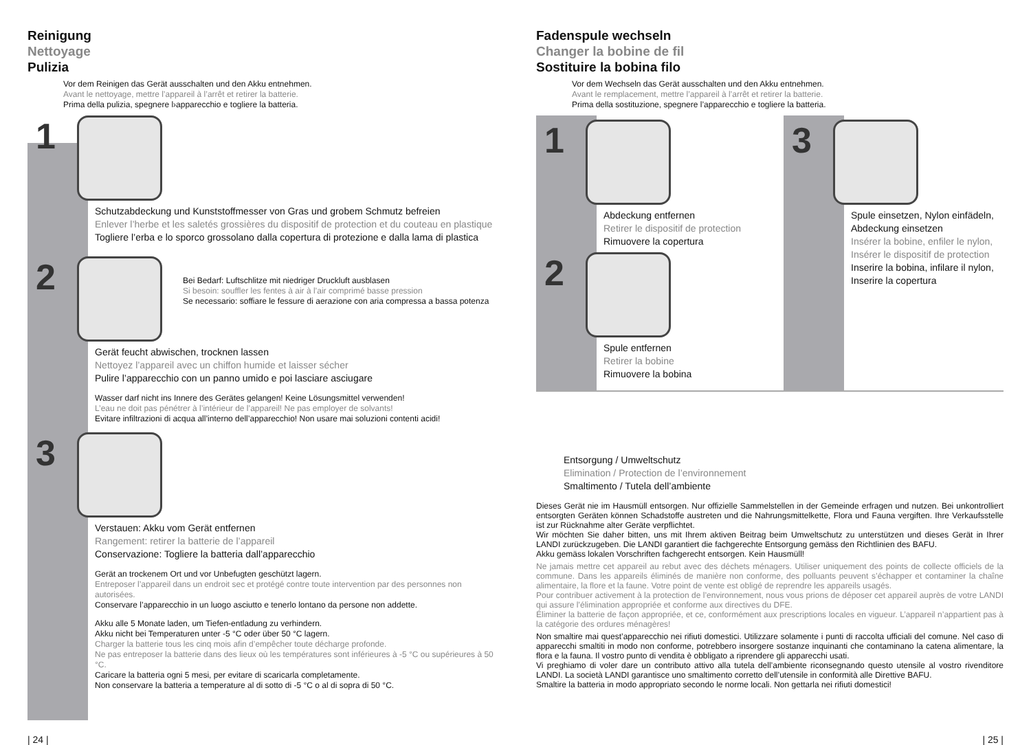Reinigung
Nettoyage
Pulizia
Vor dem Reinigen das Gerät ausschalten und den Akku entnehmen.
Avant le nettoyage, mettre l’appareil à l’arrêt et retirer la batterie.
Prima della pulizia, spegnere l›apparecchio e togliere la batteria.
1
Schutzabdeckung und Kunststoffmesser von Gras und grobem Schmutz befreien
Enlever l’herbe et les saletés grossières du dispositif de protection et du couteau en plastique
Togliere l’erba e lo sporco grossolano dalla copertura di protezione e dalla lama di plastica
2
Bei Bedarf: Luftschlitze mit niedriger Druckluft ausblasen
Si besoin: souffler les fentes à air à l’air comprimé basse pression
Se necessario: soffiare le fessure di aerazione con aria compressa a bassa potenza
Gerät feucht abwischen, trocknen lassen
Nettoyez l’appareil avec un chiffon humide et laisser sécher
Pulire l’apparecchio con un panno umido e poi lasciare asciugare
Wasser darf nicht ins Innere des Gerätes gelangen! Keine Lösungsmittel verwenden!
L’eau ne doit pas pénétrer à l’intérieur de l’appareil! Ne pas employer de solvants!
Evitare infiltrazioni di acqua all’interno dell’apparecchio! Non usare mai soluzioni contenti acidi!
3
Verstauen: Akku vom Gerät entfernen
Rangement: retirer la batterie de l’appareil
Conservazione: Togliere la batteria dall’apparecchio
Gerät an trockenem Ort und vor Unbefugten geschützt lagern.
Entreposer l’appareil dans un endroit sec et protégé contre toute intervention par des personnes non autorisées.
Conservare l’apparecchio in un luogo asciutto e tenerlo lontano da persone non addette.
Akku alle 5 Monate laden, um Tiefen-entladung zu verhindern.
Akku nicht bei Temperaturen unter -5 °C oder über 50 °C lagern.
Charger la batterie tous les cinq mois afin d’empêcher toute décharge profonde.
Ne pas entreposer la batterie dans des lieux où les températures sont inférieures à -5 °C ou supérieures à 50 °C.
Caricare la batteria ogni 5 mesi, per evitare di scaricarla completamente.
Non conservare la batteria a temperature al di sotto di -5 °C o al di sopra di 50 °C.
| 24 |
Fadenspule wechseln
Changer la bobine de fil
Sostituire la bobina filo
Vor dem Wechseln das Gerät ausschalten und den Akku entnehmen.
Avant le remplacement, mettre l’appareil à l’arrêt et retirer la batterie.
Prima della sostituzione, spegnere l’apparecchio e togliere la batteria.
1
Abdeckung entfernen
Retirer le dispositif de protection
Rimuovere la copertura
2
Spule entfernen
Retirer la bobine
Rimuovere la bobina
3
Spule einsetzen, Nylon einfädeln, Abdeckung einsetzen
Insérer la bobine, enfiler le nylon, Insérer le dispositif de protection
Inserire la bobina, infilare il nylon, Inserire la copertura
Entsorgung / Umweltschutz
Elimination / Protection de l’environnement
Smaltimento / Tutela dell’ambiente
Dieses Gerät nie im Hausmüll entsorgen. Nur offizielle Sammelstellen in der Gemeinde erfragen und nutzen. Bei unkontrolliert entsorgten Geräten können Schadstoffe austreten und die Nahrungsmittelkette, Flora und Fauna vergiften. Ihre Verkaufsstelle ist zur Rücknahme alter Geräte verpflichtet.
Wir möchten Sie daher bitten, uns mit Ihrem aktiven Beitrag beim Umweltschutz zu unterstützen und dieses Gerät in Ihrer LANDI zurückzugeben. Die LANDI garantiert die fachgerechte Entsorgung gemäss den Richtlinien des BAFU.
Akku gemäss lokalen Vorschriften fachgerecht entsorgen. Kein Hausmüll!
Ne jamais mettre cet appareil au rebut avec des déchets ménagers. Utiliser uniquement des points de collecte officiels de la commune. Dans les appareils éliminés de manière non conforme, des polluants peuvent s’échapper et contaminer la chaîne alimentaire, la flore et la faune. Votre point de vente est obligé de reprendre les appareils usagés.
Pour contribuer activement à la protection de l’environnement, nous vous prions de déposer cet appareil auprès de votre LANDI qui assure l’élimination appropriée et conforme aux directives du DFE.
Éliminer la batterie de façon appropriée, et ce, conformément aux prescriptions locales en vigueur. L’appareil n’appartient pas à la catégorie des ordures ménagères!
Non smaltire mai quest’apparecchio nei rifiuti domestici. Utilizzare solamente i punti di raccolta ufficiali del comune. Nel caso di apparecchi smaltiti in modo non conforme, potrebbero insorgere sostanze inquinanti che contaminano la catena alimentare, la flora e la fauna. Il vostro punto di vendita è obbligato a riprendere gli apparecchi usati.
Vi preghiamo di voler dare un contributo attivo alla tutela dell’ambiente riconsegnando questo utensile al vostro rivenditore LANDI. La società LANDI garantisce uno smaltimento corretto dell’utensile in conformità alle Direttive BAFU.
Smaltire la batteria in modo appropriato secondo le norme locali. Non gettarla nei rifiuti domestici!
| 25 |